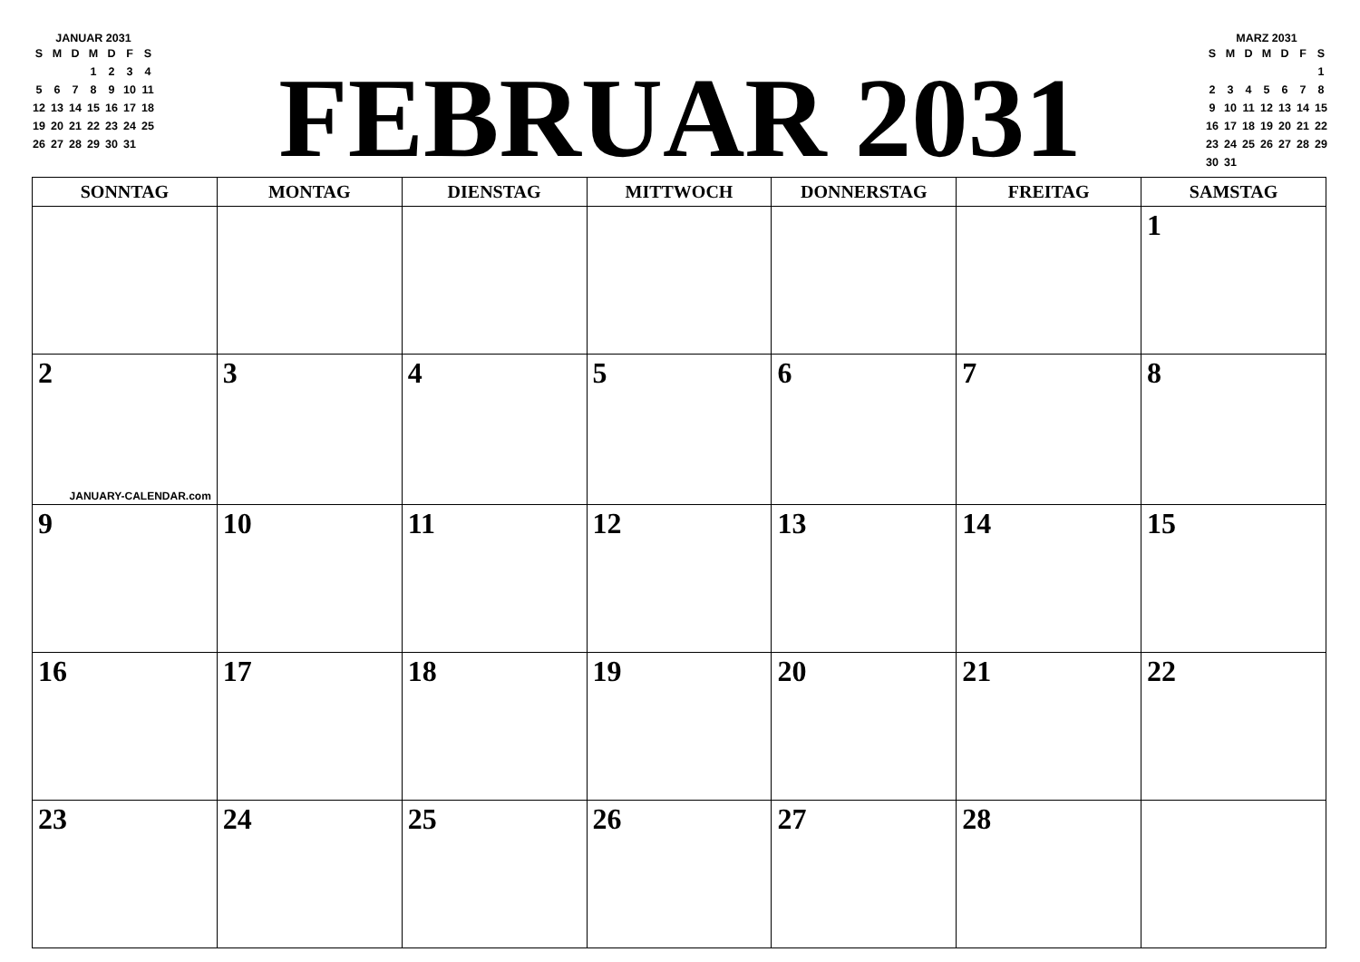JANUAR 2031
| S | M | D | M | D | F | S |
| | | | 1 | 2 | 3 | 4 |
| 5 | 6 | 7 | 8 | 9 | 10 | 11 |
| 12 | 13 | 14 | 15 | 16 | 17 | 18 |
| 19 | 20 | 21 | 22 | 23 | 24 | 25 |
| 26 | 27 | 28 | 29 | 30 | 31 | |
FEBRUAR 2031
MARZ 2031
| S | M | D | M | D | F | S |
| | | | | | | 1 |
| 2 | 3 | 4 | 5 | 6 | 7 | 8 |
| 9 | 10 | 11 | 12 | 13 | 14 | 15 |
| 16 | 17 | 18 | 19 | 20 | 21 | 22 |
| 23 | 24 | 25 | 26 | 27 | 28 | 29 |
| 30 | 31 | | | | | |
| SONNTAG | MONTAG | DIENSTAG | MITTWOCH | DONNERSTAG | FREITAG | SAMSTAG |
| --- | --- | --- | --- | --- | --- | --- |
| | | | | | | 1 |
| 2 JANUARY-CALENDAR.com | 3 | 4 | 5 | 6 | 7 | 8 |
| 9 | 10 | 11 | 12 | 13 | 14 | 15 |
| 16 | 17 | 18 | 19 | 20 | 21 | 22 |
| 23 | 24 | 25 | 26 | 27 | 28 | |